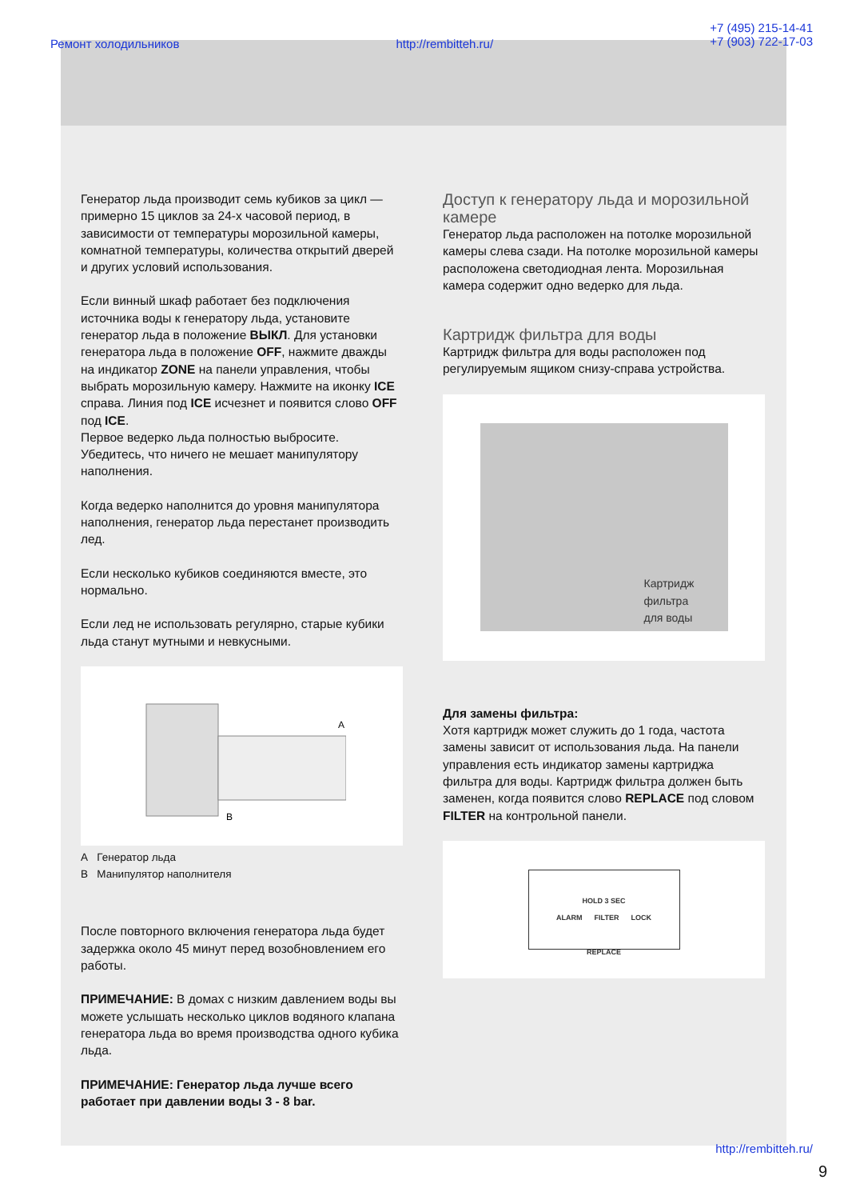Ремонт холодильников http://rembitteh.ru/ +7 (495) 215-14-41
+7 (903) 722-17-03
Генератор льда производит семь кубиков за цикл — примерно 15 циклов за 24-х часовой период, в зависимости от температуры морозильной камеры, комнатной температуры, количества открытий дверей и других условий использования.
Если винный шкаф работает без подключения источника воды к генератору льда, установите генератор льда в положение ВЫКЛ. Для установки генератора льда в положение OFF, нажмите дважды на индикатор ZONE на панели управления, чтобы выбрать морозильную камеру. Нажмите на иконку ICE справа. Линия под ICE исчезнет и появится слово OFF под ICE.
Первое ведерко льда полностью выбросите. Убедитесь, что ничего не мешает манипулятору наполнения.
Когда ведерко наполнится до уровня манипулятора наполнения, генератор льда перестанет производить лед.
Если несколько кубиков соединяются вместе, это нормально.
Если лед не использовать регулярно, старые кубики льда станут мутными и невкусными.
A
B
A Генератор льда
B Манипулятор наполнителя
После повторного включения генератора льда будет задержка около 45 минут перед возобновлением его работы.
ПРИМЕЧАНИЕ: В домах с низким давлением воды вы можете услышать несколько циклов водяного клапана генератора льда во время производства одного кубика льда.
ПРИМЕЧАНИЕ: Генератор льда лучше всего работает при давлении воды 3 - 8 bar.
Доступ к генератору льда и морозильной камере
Генератор льда расположен на потолке морозильной камеры слева сзади. На потолке морозильной камеры расположена светодиодная лента. Морозильная камера содержит одно ведерко для льда.
Картридж фильтра для воды
Картридж фильтра для воды расположен под регулируемым ящиком снизу-справа устройства.
Картридж фильтра
для воды
Для замены фильтра:
Хотя картридж может служить до 1 года, частота замены зависит от использования льда. На панели управления есть индикатор замены картриджа фильтра для воды. Картридж фильтра должен быть заменен, когда появится слово REPLACE под словом FILTER на контрольной панели.
HOLD 3 SEC
ALARM FILTER LOCK
REPLACE
http://rembitteh.ru/
9